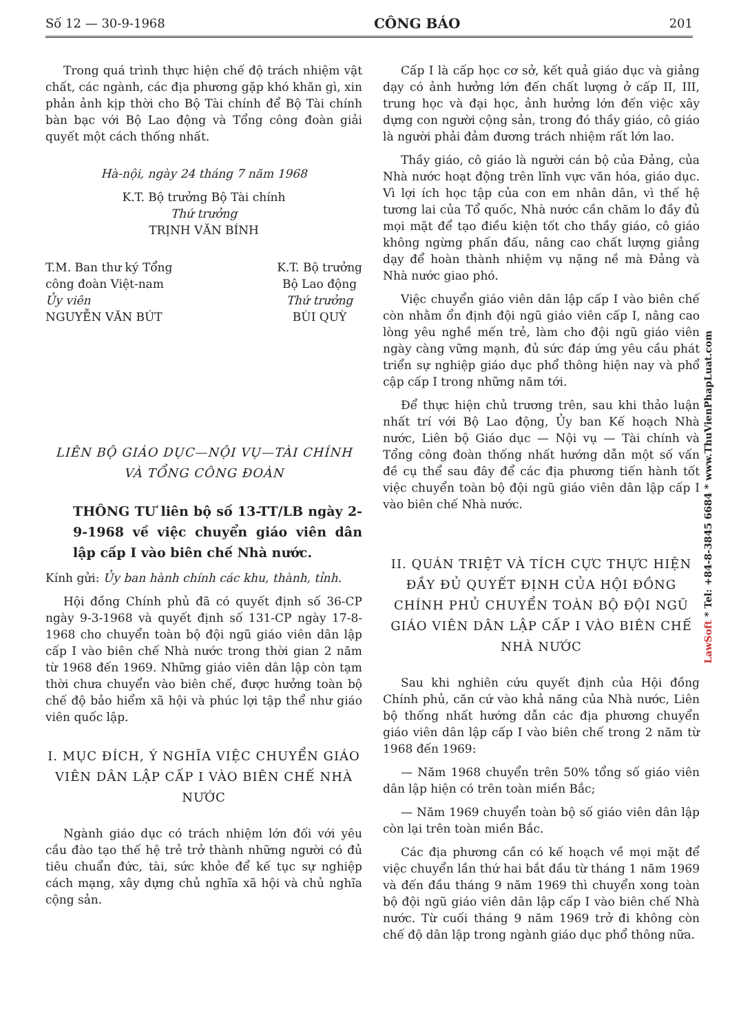Số 12 — 30-9-1968 CÔNG BÁO 201
Trong quá trình thực hiện chế độ trách nhiệm vật chất, các ngành, các địa phương gặp khó khăn gì, xin phản ảnh kịp thời cho Bộ Tài chính để Bộ Tài chính bàn bạc với Bộ Lao động và Tổng công đoàn giải quyết một cách thống nhất.
Hà-nội, ngày 24 tháng 7 năm 1968
K.T. Bộ trưởng Bộ Tài chính
Thứ trưởng
TRỊNH VĂN BÍNH
T.M. Ban thư ký Tổng
công đoàn Việt-nam
Ủy viên
NGUYỄN VĂN BÚT
K.T. Bộ trưởng
Bộ Lao động
Thứ trưởng
BÙI QUỲ
LIÊN BỘ GIÁO DỤC—NỘI VỤ—TÀI CHÍNH
VÀ TỔNG CÔNG ĐOÀN
THÔNG TƯ liên bộ số 13-TT/LB ngày 2-9-1968 về việc chuyển giáo viên dân lập cấp I vào biên chế Nhà nước.
Kính gửi: Ủy ban hành chính các khu, thành, tỉnh.
Hội đồng Chính phủ đã có quyết định số 36-CP ngày 9-3-1968 và quyết định số 131-CP ngày 17-8-1968 cho chuyển toàn bộ đội ngũ giáo viên dân lập cấp I vào biên chế Nhà nước trong thời gian 2 năm từ 1968 đến 1969. Những giáo viên dân lập còn tạm thời chưa chuyển vào biên chế, được hưởng toàn bộ chế độ bảo hiểm xã hội và phúc lợi tập thể như giáo viên quốc lập.
I. MỤC ĐÍCH, Ý NGHĨA VIỆC CHUYỂN GIÁO VIÊN DÂN LẬP CẤP I VÀO BIÊN CHẾ NHÀ NƯỚC
Ngành giáo dục có trách nhiệm lớn đối với yêu cầu đào tạo thế hệ trẻ trở thành những người có đủ tiêu chuẩn đức, tài, sức khỏe để kế tục sự nghiệp cách mạng, xây dựng chủ nghĩa xã hội và chủ nghĩa cộng sản.
Cấp I là cấp học cơ sở, kết quả giáo dục và giảng dạy có ảnh hưởng lớn đến chất lượng ở cấp II, III, trung học và đại học, ảnh hưởng lớn đến việc xây dựng con người cộng sản, trong đó thầy giáo, cô giáo là người phải đảm đương trách nhiệm rất lớn lao.
Thầy giáo, cô giáo là người cán bộ của Đảng, của Nhà nước hoạt động trên lĩnh vực văn hóa, giáo dục. Vì lợi ích học tập của con em nhân dân, vì thế hệ tương lai của Tổ quốc, Nhà nước cần chăm lo đầy đủ mọi mặt để tạo điều kiện tốt cho thầy giáo, cô giáo không ngừng phấn đấu, nâng cao chất lượng giảng dạy để hoàn thành nhiệm vụ nặng nề mà Đảng và Nhà nước giao phó.
Việc chuyển giáo viên dân lập cấp I vào biên chế còn nhằm ổn định đội ngũ giáo viên cấp I, nâng cao lòng yêu nghề mến trẻ, làm cho đội ngũ giáo viên ngày càng vững mạnh, đủ sức đáp ứng yêu cầu phát triển sự nghiệp giáo dục phổ thông hiện nay và phổ cập cấp I trong những năm tới.
Để thực hiện chủ trương trên, sau khi thảo luận nhất trí với Bộ Lao động, Ủy ban Kế hoạch Nhà nước, Liên bộ Giáo dục — Nội vụ — Tài chính và Tổng công đoàn thống nhất hướng dẫn một số vấn đề cụ thể sau đây để các địa phương tiến hành tốt việc chuyển toàn bộ đội ngũ giáo viên dân lập cấp I vào biên chế Nhà nước.
II. QUÁN TRIỆT VÀ TÍCH CỰC THỰC HIỆN ĐẦY ĐỦ QUYẾT ĐỊNH CỦA HỘI ĐỒNG CHÍNH PHỦ CHUYỂN TOÀN BỘ ĐỘI NGŨ GIÁO VIÊN DÂN LẬP CẤP I VÀO BIÊN CHẾ NHÀ NƯỚC
Sau khi nghiên cứu quyết định của Hội đồng Chính phủ, căn cứ vào khả năng của Nhà nước, Liên bộ thống nhất hướng dẫn các địa phương chuyển giáo viên dân lập cấp I vào biên chế trong 2 năm từ 1968 đến 1969:
— Năm 1968 chuyển trên 50% tổng số giáo viên dân lập hiện có trên toàn miền Bắc;
— Năm 1969 chuyển toàn bộ số giáo viên dân lập còn lại trên toàn miền Bắc.
Các địa phương cần có kế hoạch về mọi mặt để việc chuyển lần thứ hai bắt đầu từ tháng 1 năm 1969 và đến đầu tháng 9 năm 1969 thì chuyển xong toàn bộ đội ngũ giáo viên dân lập cấp I vào biên chế Nhà nước. Từ cuối tháng 9 năm 1969 trở đi không còn chế độ dân lập trong ngành giáo dục phổ thông nữa.
LawSoft * Tel: +84-8-3845 6684 * www.ThuVienPhapLuat.com